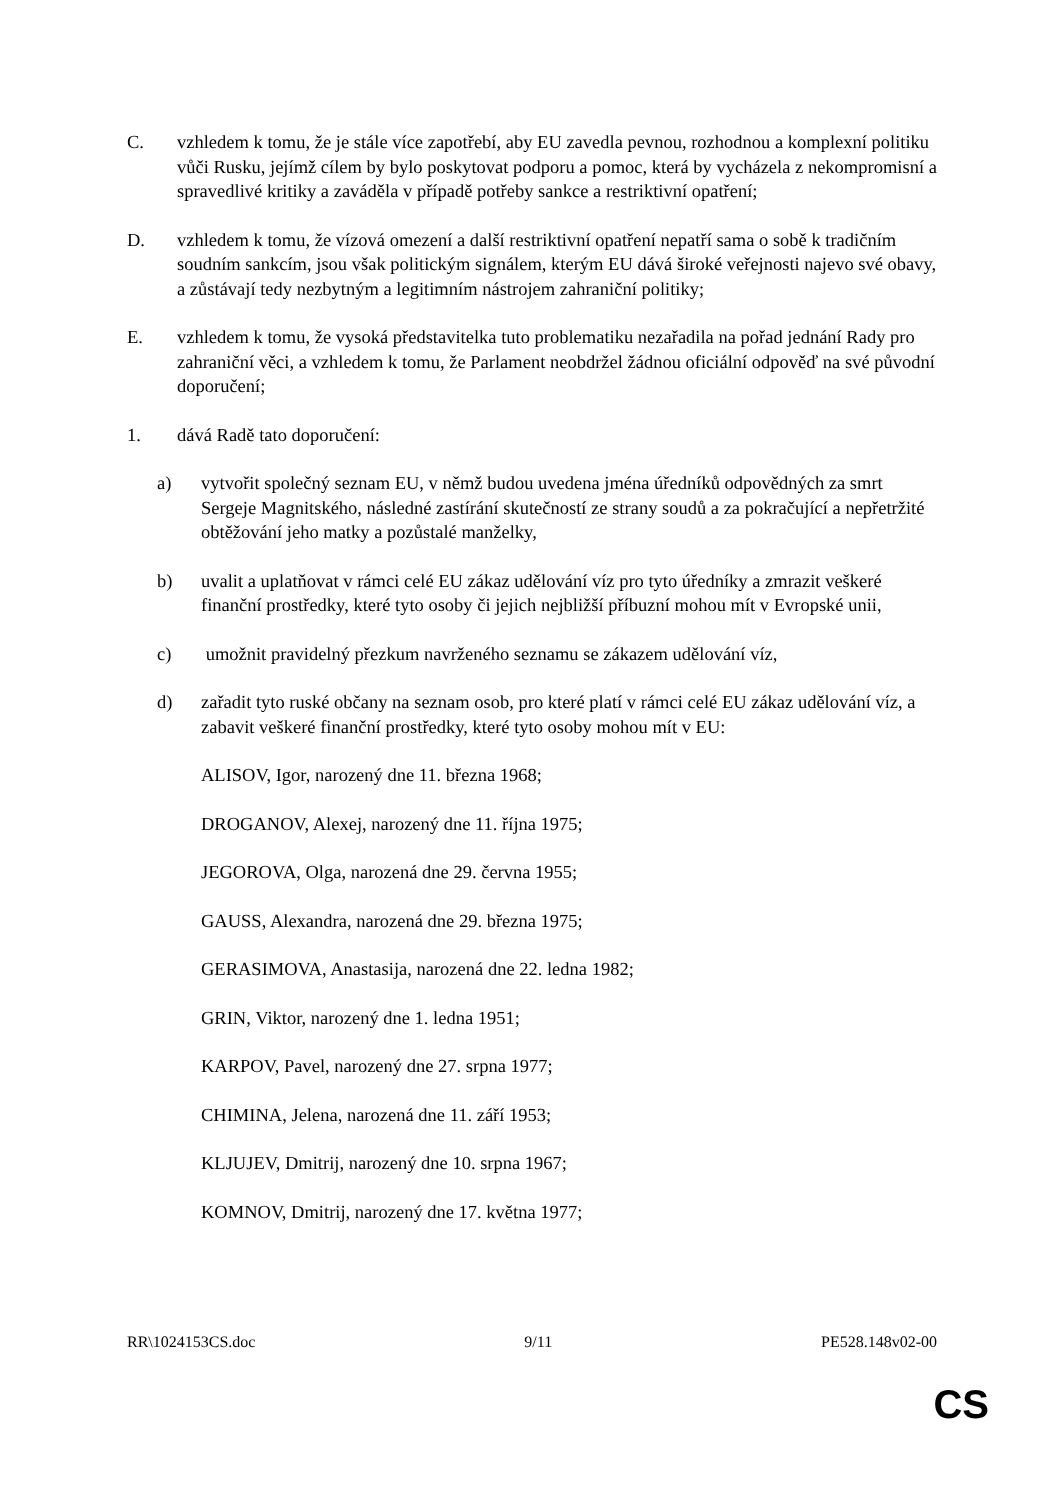C. vzhledem k tomu, že je stále více zapotřebí, aby EU zavedla pevnou, rozhodnou a komplexní politiku vůči Rusku, jejímž cílem by bylo poskytovat podporu a pomoc, která by vycházela z nekompromisní a spravedlivé kritiky a zaváděla v případě potřeby sankce a restriktivní opatření;
D. vzhledem k tomu, že vízová omezení a další restriktivní opatření nepatří sama o sobě k tradičním soudním sankcím, jsou však politickým signálem, kterým EU dává široké veřejnosti najevo své obavy, a zůstávají tedy nezbytným a legitimním nástrojem zahraniční politiky;
E. vzhledem k tomu, že vysoká představitelka tuto problematiku nezařadila na pořad jednání Rady pro zahraniční věci, a vzhledem k tomu, že Parlament neobdržel žádnou oficiální odpověď na své původní doporučení;
1. dává Radě tato doporučení:
a) vytvořit společný seznam EU, v němž budou uvedena jména úředníků odpovědných za smrt Sergeje Magnitského, následné zastírání skutečností ze strany soudů a za pokračující a nepřetržité obtěžování jeho matky a pozůstalé manželky,
b) uvalit a uplatňovat v rámci celé EU zákaz udělování víz pro tyto úředníky a zmrazit veškeré finanční prostředky, které tyto osoby či jejich nejbližší příbuzní mohou mít v Evropské unii,
c) umožnit pravidelný přezkum navrženého seznamu se zákazem udělování víz,
d) zařadit tyto ruské občany na seznam osob, pro které platí v rámci celé EU zákaz udělování víz, a zabavit veškeré finanční prostředky, které tyto osoby mohou mít v EU:
ALISOV, Igor, narozený dne 11. března 1968;
DROGANOV, Alexej, narozený dne 11. října 1975;
JEGOROVA, Olga, narozená dne 29. června 1955;
GAUSS, Alexandra, narozená dne 29. března 1975;
GERASIMOVA, Anastasija, narozená dne 22. ledna 1982;
GRIN, Viktor, narozený dne 1. ledna 1951;
KARPOV, Pavel, narozený dne 27. srpna 1977;
CHIMINA, Jelena, narozená dne 11. září 1953;
KLJUJEV, Dmitrij, narozený dne 10. srpna 1967;
KOMNOV, Dmitrij, narozený dne 17. května 1977;
RR\1024153CS.doc 9/11 PE528.148v02-00
CS